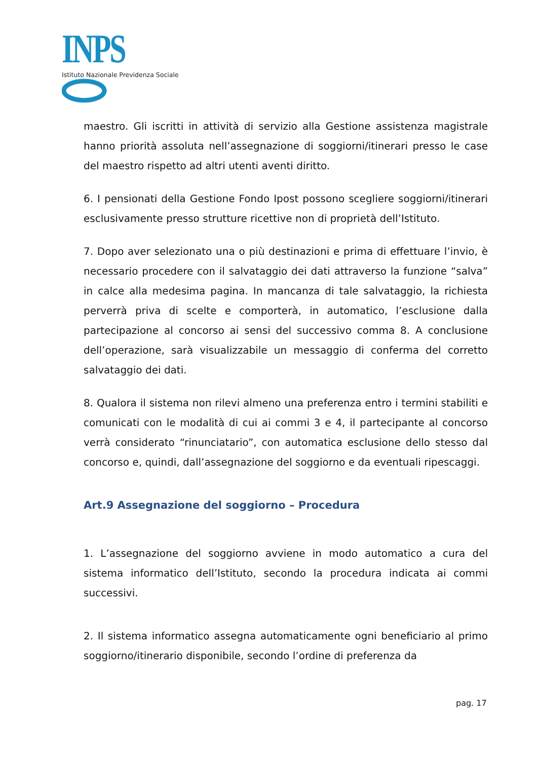INPS
Istituto Nazionale Previdenza Sociale
maestro. Gli iscritti in attività di servizio alla Gestione assistenza magistrale hanno priorità assoluta nell’assegnazione di soggiorni/itinerari presso le case del maestro rispetto ad altri utenti aventi diritto.
6. I pensionati della Gestione Fondo Ipost possono scegliere soggiorni/itinerari esclusivamente presso strutture ricettive non di proprietà dell’Istituto.
7. Dopo aver selezionato una o più destinazioni e prima di effettuare l’invio, è necessario procedere con il salvataggio dei dati attraverso la funzione “salva” in calce alla medesima pagina. In mancanza di tale salvataggio, la richiesta perverrà priva di scelte e comporterà, in automatico, l’esclusione dalla partecipazione al concorso ai sensi del successivo comma 8. A conclusione dell’operazione, sarà visualizzabile un messaggio di conferma del corretto salvataggio dei dati.
8. Qualora il sistema non rilevi almeno una preferenza entro i termini stabiliti e comunicati con le modalità di cui ai commi 3 e 4, il partecipante al concorso verrà considerato “rinunciatario”, con automatica esclusione dello stesso dal concorso e, quindi, dall’assegnazione del soggiorno e da eventuali ripescaggi.
Art.9 Assegnazione del soggiorno – Procedura
1. L’assegnazione del soggiorno avviene in modo automatico a cura del sistema informatico dell’Istituto, secondo la procedura indicata ai commi successivi.
2. Il sistema informatico assegna automaticamente ogni beneficiario al primo soggiorno/itinerario disponibile, secondo l’ordine di preferenza da
pag. 17